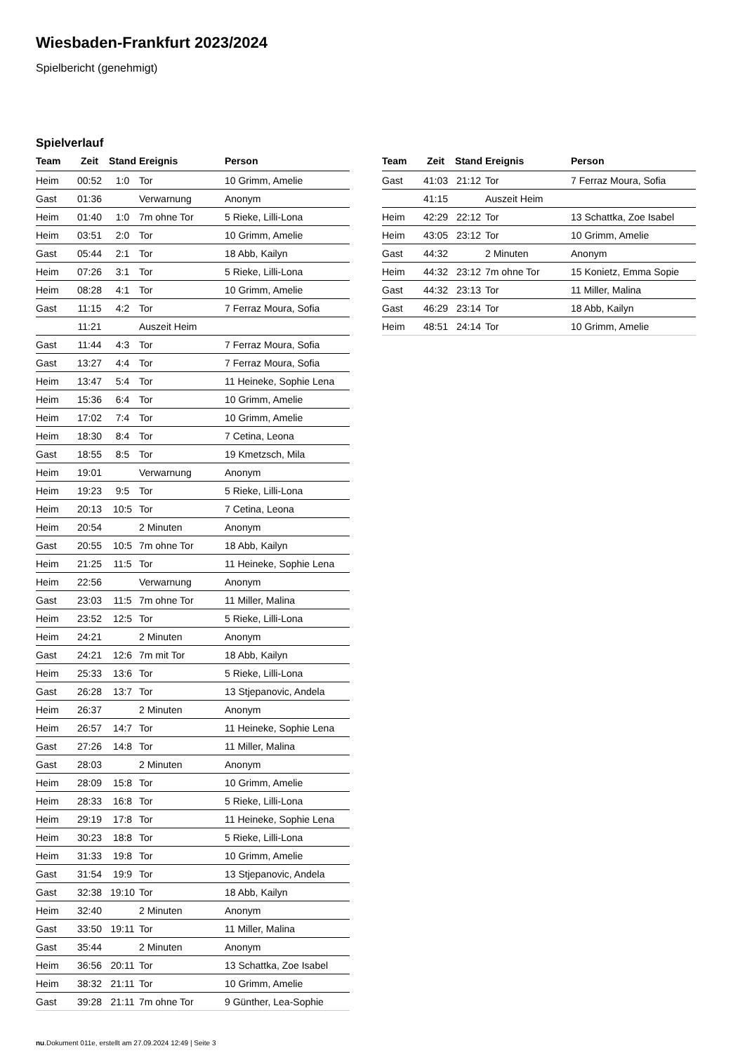Wiesbaden-Frankfurt 2023/2024
Spielbericht (genehmigt)
Spielverlauf
| Team | Zeit | Stand | Ereignis | Person |
| --- | --- | --- | --- | --- |
| Heim | 00:52 | 1:0 | Tor | 10 Grimm, Amelie |
| Gast | 01:36 | | Verwarnung | Anonym |
| Heim | 01:40 | 1:0 | 7m ohne Tor | 5 Rieke, Lilli-Lona |
| Heim | 03:51 | 2:0 | Tor | 10 Grimm, Amelie |
| Gast | 05:44 | 2:1 | Tor | 18 Abb, Kailyn |
| Heim | 07:26 | 3:1 | Tor | 5 Rieke, Lilli-Lona |
| Heim | 08:28 | 4:1 | Tor | 10 Grimm, Amelie |
| Gast | 11:15 | 4:2 | Tor | 7 Ferraz Moura, Sofia |
| | 11:21 | | Auszeit Heim | |
| Gast | 11:44 | 4:3 | Tor | 7 Ferraz Moura, Sofia |
| Gast | 13:27 | 4:4 | Tor | 7 Ferraz Moura, Sofia |
| Heim | 13:47 | 5:4 | Tor | 11 Heineke, Sophie Lena |
| Heim | 15:36 | 6:4 | Tor | 10 Grimm, Amelie |
| Heim | 17:02 | 7:4 | Tor | 10 Grimm, Amelie |
| Heim | 18:30 | 8:4 | Tor | 7 Cetina, Leona |
| Gast | 18:55 | 8:5 | Tor | 19 Kmetzsch, Mila |
| Heim | 19:01 | | Verwarnung | Anonym |
| Heim | 19:23 | 9:5 | Tor | 5 Rieke, Lilli-Lona |
| Heim | 20:13 | 10:5 | Tor | 7 Cetina, Leona |
| Heim | 20:54 | | 2 Minuten | Anonym |
| Gast | 20:55 | 10:5 | 7m ohne Tor | 18 Abb, Kailyn |
| Heim | 21:25 | 11:5 | Tor | 11 Heineke, Sophie Lena |
| Heim | 22:56 | | Verwarnung | Anonym |
| Gast | 23:03 | 11:5 | 7m ohne Tor | 11 Miller, Malina |
| Heim | 23:52 | 12:5 | Tor | 5 Rieke, Lilli-Lona |
| Heim | 24:21 | | 2 Minuten | Anonym |
| Gast | 24:21 | 12:6 | 7m mit Tor | 18 Abb, Kailyn |
| Heim | 25:33 | 13:6 | Tor | 5 Rieke, Lilli-Lona |
| Gast | 26:28 | 13:7 | Tor | 13 Stjepanovic, Andela |
| Heim | 26:37 | | 2 Minuten | Anonym |
| Heim | 26:57 | 14:7 | Tor | 11 Heineke, Sophie Lena |
| Gast | 27:26 | 14:8 | Tor | 11 Miller, Malina |
| Gast | 28:03 | | 2 Minuten | Anonym |
| Heim | 28:09 | 15:8 | Tor | 10 Grimm, Amelie |
| Heim | 28:33 | 16:8 | Tor | 5 Rieke, Lilli-Lona |
| Heim | 29:19 | 17:8 | Tor | 11 Heineke, Sophie Lena |
| Heim | 30:23 | 18:8 | Tor | 5 Rieke, Lilli-Lona |
| Heim | 31:33 | 19:8 | Tor | 10 Grimm, Amelie |
| Gast | 31:54 | 19:9 | Tor | 13 Stjepanovic, Andela |
| Gast | 32:38 | 19:10 | Tor | 18 Abb, Kailyn |
| Heim | 32:40 | | 2 Minuten | Anonym |
| Gast | 33:50 | 19:11 | Tor | 11 Miller, Malina |
| Gast | 35:44 | | 2 Minuten | Anonym |
| Heim | 36:56 | 20:11 | Tor | 13 Schattka, Zoe Isabel |
| Heim | 38:32 | 21:11 | Tor | 10 Grimm, Amelie |
| Gast | 39:28 | 21:11 | 7m ohne Tor | 9 Günther, Lea-Sophie |
| Team | Zeit | Stand | Ereignis | Person |
| --- | --- | --- | --- | --- |
| Gast | 41:03 | 21:12 | Tor | 7 Ferraz Moura, Sofia |
| | 41:15 | | Auszeit Heim | |
| Heim | 42:29 | 22:12 | Tor | 13 Schattka, Zoe Isabel |
| Heim | 43:05 | 23:12 | Tor | 10 Grimm, Amelie |
| Gast | 44:32 | | 2 Minuten | Anonym |
| Heim | 44:32 | 23:12 | 7m ohne Tor | 15 Konietz, Emma Sopie |
| Gast | 44:32 | 23:13 | Tor | 11 Miller, Malina |
| Gast | 46:29 | 23:14 | Tor | 18 Abb, Kailyn |
| Heim | 48:51 | 24:14 | Tor | 10 Grimm, Amelie |
nu.Dokument 011e, erstellt am 27.09.2024 12:49 | Seite 3